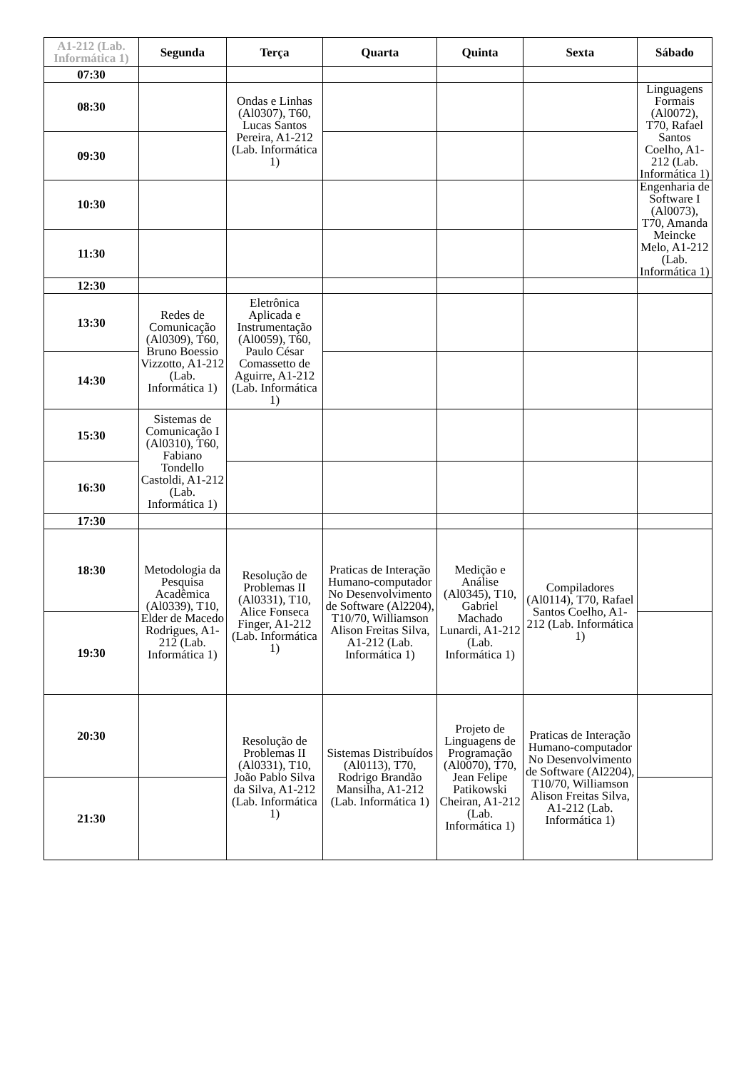| A1-212 (Lab. Informática 1) | Segunda | Terça | Quarta | Quinta | Sexta | Sábado |
| --- | --- | --- | --- | --- | --- | --- |
| 07:30 | | | | | | |
| 08:30 | | Ondas e Linhas (Al0307), T60, Lucas Santos Pereira, A1-212 (Lab. Informática 1) | | | | Linguagens Formais (Al0072), T70, Rafael Santos Coelho, A1-212 (Lab. Informática 1) |
| 09:30 | | | | | | |
| 10:30 | | | | | | Engenharia de Software I (Al0073), T70, Amanda Meincke Melo, A1-212 (Lab. Informática 1) |
| 11:30 | | | | | | |
| 12:30 | | | | | | |
| 13:30 | Redes de Comunicação (Al0309), T60, Bruno Boessio Vizzotto, A1-212 (Lab. Informática 1) | Eletrônica Aplicada e Instrumentação (Al0059), T60, Paulo César Comassetto de Aguirre, A1-212 (Lab. Informática 1) | | | | |
| 14:30 | | | | | | |
| 15:30 | Sistemas de Comunicação I (Al0310), T60, Fabiano Tondello Castoldi, A1-212 (Lab. Informática 1) | | | | | |
| 16:30 | | | | | | |
| 17:30 | | | | | | |
| 18:30 | Metodologia da Pesquisa Acadêmica (Al0339), T10, Elder de Macedo Rodrigues, A1-212 (Lab. Informática 1) | Resolução de Problemas II (Al0331), T10, Alice Fonseca Finger, A1-212 (Lab. Informática 1) | Praticas de Interação Humano-computador No Desenvolvimento de Software (Al2204), T10/70, Williamson Alison Freitas Silva, A1-212 (Lab. Informática 1) | Medição e Análise (Al0345), T10, Gabriel Machado Lunardi, A1-212 (Lab. Informática 1) | Compiladores (Al0114), T70, Rafael Santos Coelho, A1-212 (Lab. Informática 1) | |
| 19:30 | | | | | | |
| 20:30 | | Resolução de Problemas II (Al0331), T10, João Pablo Silva da Silva, A1-212 (Lab. Informática 1) | Sistemas Distribuídos (Al0113), T70, Rodrigo Brandão Mansilha, A1-212 (Lab. Informática 1) | Projeto de Linguagens de Programação (Al0070), T70, Jean Felipe Patikowski Cheiran, A1-212 (Lab. Informática 1) | Praticas de Interação Humano-computador No Desenvolvimento de Software (Al2204), T10/70, Williamson Alison Freitas Silva, A1-212 (Lab. Informática 1) | |
| 21:30 | | | | | | |